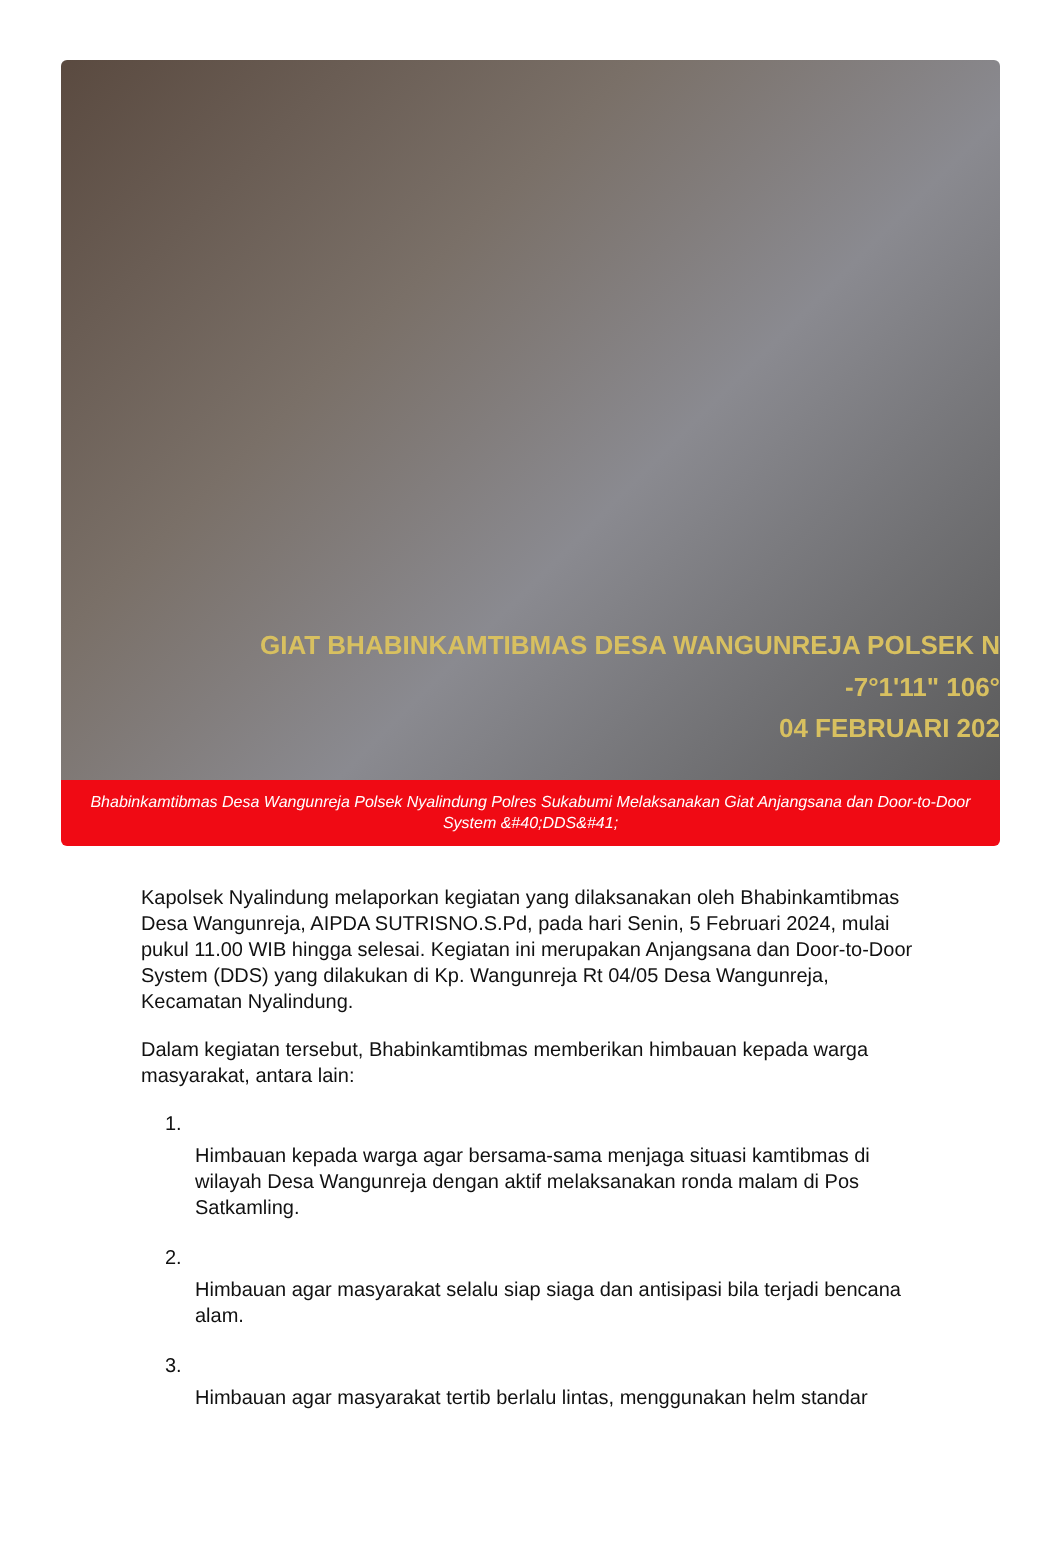GIAT BHABINKAMTIBMAS DESA WANGUNREJA POLSEK N
-7°1'11" 106°
04 FEBRUARI 202
Bhabinkamtibmas Desa Wangunreja Polsek Nyalindung Polres Sukabumi Melaksanakan Giat Anjangsana dan Door-to-Door System &#40;DDS&#41;
Kapolsek Nyalindung melaporkan kegiatan yang dilaksanakan oleh Bhabinkamtibmas Desa Wangunreja, AIPDA SUTRISNO.S.Pd, pada hari Senin, 5 Februari 2024, mulai pukul 11.00 WIB hingga selesai. Kegiatan ini merupakan Anjangsana dan Door-to-Door System (DDS) yang dilakukan di Kp. Wangunreja Rt 04/05 Desa Wangunreja, Kecamatan Nyalindung.
Dalam kegiatan tersebut, Bhabinkamtibmas memberikan himbauan kepada warga masyarakat, antara lain:
1.
Himbauan kepada warga agar bersama-sama menjaga situasi kamtibmas di wilayah Desa Wangunreja dengan aktif melaksanakan ronda malam di Pos Satkamling.
2.
Himbauan agar masyarakat selalu siap siaga dan antisipasi bila terjadi bencana alam.
3.
Himbauan agar masyarakat tertib berlalu lintas, menggunakan helm standar